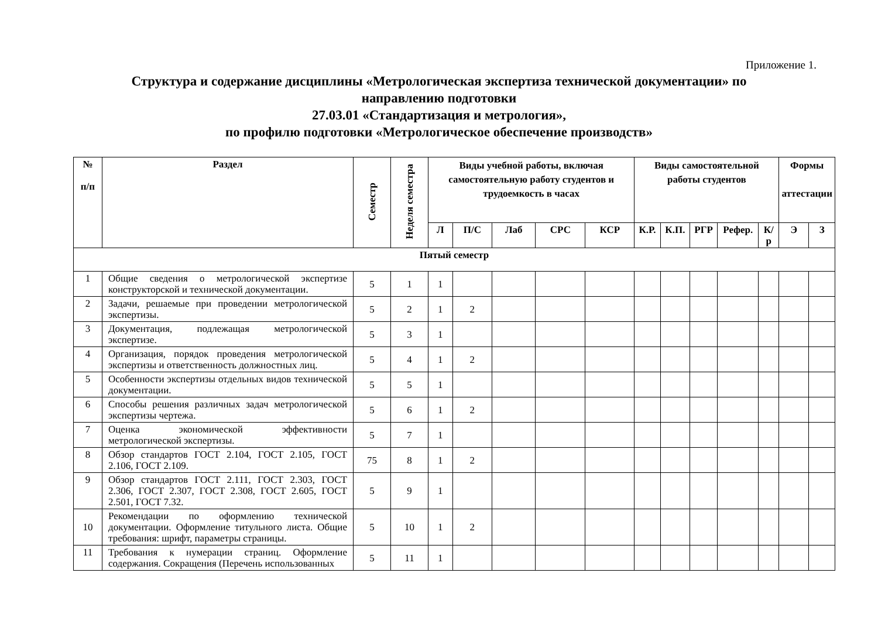Приложение 1.
Структура и содержание дисциплины «Метрологическая экспертиза технической документации» по
направлению подготовки
27.03.01 «Стандартизация и метрология»,
по профилю подготовки «Метрологическое обеспечение производств»
| № п/п | Раздел | Семестр | Неделя семестра | Виды учебной работы, включая самостоятельную работу студентов и трудоемкость в часах | | | | | Виды самостоятельной работы студентов | | | | | Формы аттестации | |
| --- | --- | --- | --- | --- | --- | --- | --- | --- | --- | --- | --- | --- | --- | --- | --- |
| | | | | Л | П/С | Лаб | СРС | КСР | К.Р. | К.П. | РГР | Рефер. | К/р | Э | З |
| Пятый семестр | | | | | | | | | | | | | | | |
| 1 | Общие сведения о метрологической экспертизе конструкторской и технической документации. | 5 | 1 | 1 | | | | | | | | | | | |
| 2 | Задачи, решаемые при проведении метрологической экспертизы. | 5 | 2 | 1 | 2 | | | | | | | | | | |
| 3 | Документация, подлежащая метрологической экспертизе. | 5 | 3 | 1 | | | | | | | | | | | |
| 4 | Организация, порядок проведения метрологической экспертизы и ответственность должностных лиц. | 5 | 4 | 1 | 2 | | | | | | | | | | |
| 5 | Особенности экспертизы отдельных видов технической документации. | 5 | 5 | 1 | | | | | | | | | | | |
| 6 | Способы решения различных задач метрологической экспертизы чертежа. | 5 | 6 | 1 | 2 | | | | | | | | | | |
| 7 | Оценка экономической эффективности метрологической экспертизы. | 5 | 7 | 1 | | | | | | | | | | | |
| 8 | Обзор стандартов ГОСТ 2.104, ГОСТ 2.105, ГОСТ 2.106, ГОСТ 2.109. | 75 | 8 | 1 | 2 | | | | | | | | | | |
| 9 | Обзор стандартов ГОСТ 2.111, ГОСТ 2.303, ГОСТ 2.306, ГОСТ 2.307, ГОСТ 2.308, ГОСТ 2.605, ГОСТ 2.501, ГОСТ 7.32. | 5 | 9 | 1 | | | | | | | | | | | |
| 10 | Рекомендации по оформлению технической документации. Оформление титульного листа. Общие требования: шрифт, параметры страницы. | 5 | 10 | 1 | 2 | | | | | | | | | | |
| 11 | Требования к нумерации страниц. Оформление содержания. Сокращения (Перечень использованных | 5 | 11 | 1 | | | | | | | | | | | |